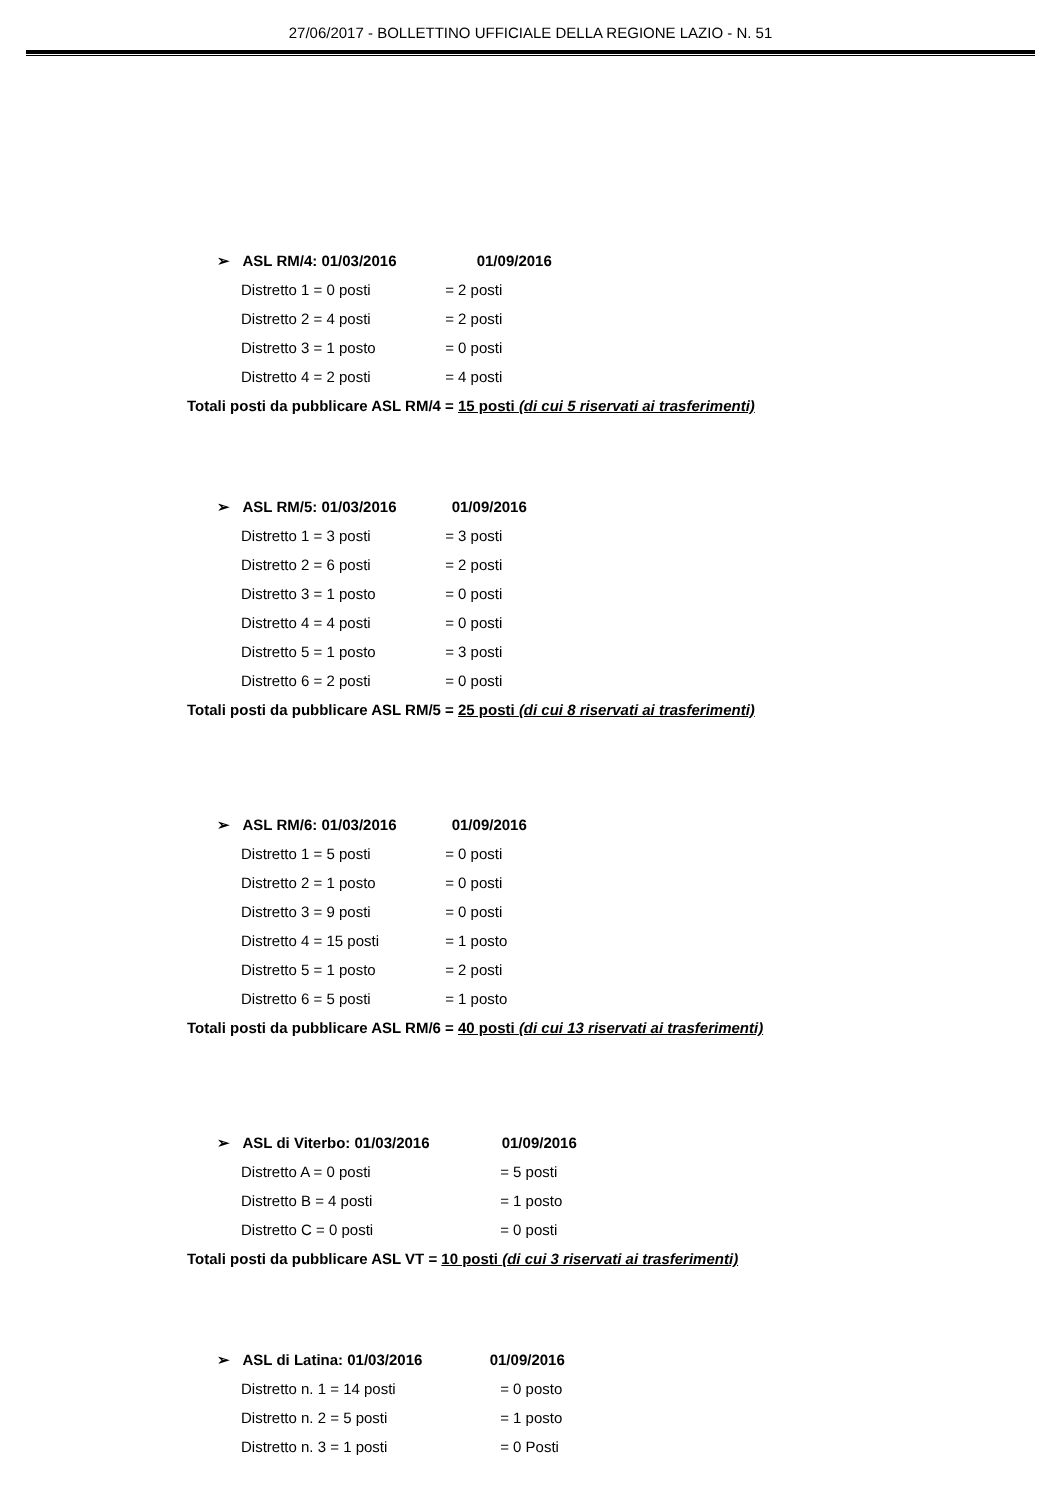27/06/2017 - BOLLETTINO UFFICIALE DELLA REGIONE LAZIO - N. 51
➢ ASL RM/4: 01/03/2016 01/09/2016
Distretto 1 = 0 posti = 2 posti
Distretto 2 = 4 posti = 2 posti
Distretto 3 = 1 posto = 0 posti
Distretto 4 = 2 posti = 4 posti
Totali posti da pubblicare ASL RM/4 = 15 posti (di cui 5 riservati ai trasferimenti)
➢ ASL RM/5: 01/03/2016 01/09/2016
Distretto 1 = 3 posti = 3 posti
Distretto 2 = 6 posti = 2 posti
Distretto 3 = 1 posto = 0 posti
Distretto 4 = 4 posti = 0 posti
Distretto 5 = 1 posto = 3 posti
Distretto 6 = 2 posti = 0 posti
Totali posti da pubblicare ASL RM/5 = 25 posti (di cui 8 riservati ai trasferimenti)
➢ ASL RM/6: 01/03/2016 01/09/2016
Distretto 1 = 5 posti = 0 posti
Distretto 2 = 1 posto = 0 posti
Distretto 3 = 9 posti = 0 posti
Distretto 4 = 15 posti = 1 posto
Distretto 5 = 1 posto = 2 posti
Distretto 6 = 5 posti = 1 posto
Totali posti da pubblicare ASL RM/6 = 40 posti (di cui 13 riservati ai trasferimenti)
➢ ASL di Viterbo: 01/03/2016 01/09/2016
Distretto A = 0 posti = 5 posti
Distretto B = 4 posti = 1 posto
Distretto C = 0 posti = 0 posti
Totali posti da pubblicare ASL VT = 10 posti (di cui 3 riservati ai trasferimenti)
➢ ASL di Latina: 01/03/2016 01/09/2016
Distretto n. 1 = 14 posti = 0 posto
Distretto n. 2 = 5 posti = 1 posto
Distretto n. 3 = 1 posti = 0 Posti